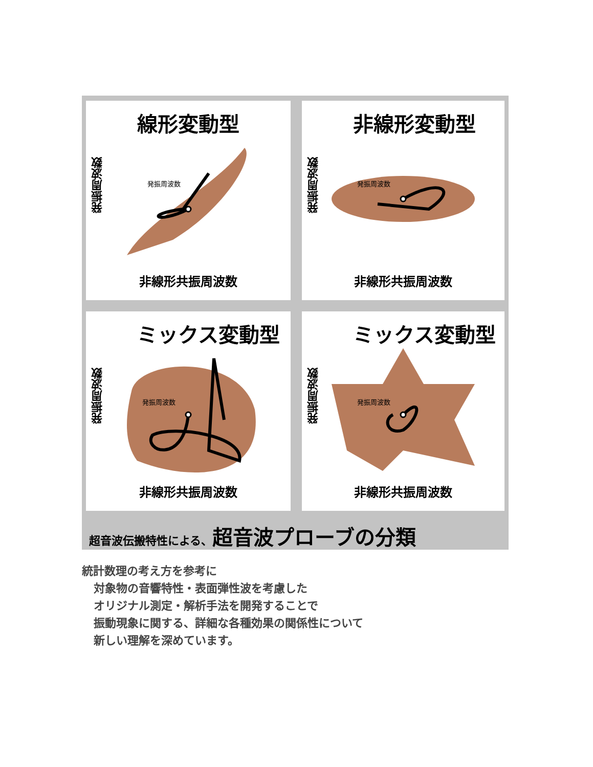線形変動型
発振周波数
発振周波数
非線形共振周波数
非線形変動型
発振周波数
発振周波数
非線形共振周波数
ミックス変動型
発振周波数
発振周波数
非線形共振周波数
ミックス変動型
発振周波数
発振周波数
非線形共振周波数
超音波伝搬特性による、超音波プローブの分類
統計数理の考え方を参考に
対象物の音響特性・表面弾性波を考慮した
オリジナル測定・解析手法を開発することで
振動現象に関する、詳細な各種効果の関係性について
新しい理解を深めています。